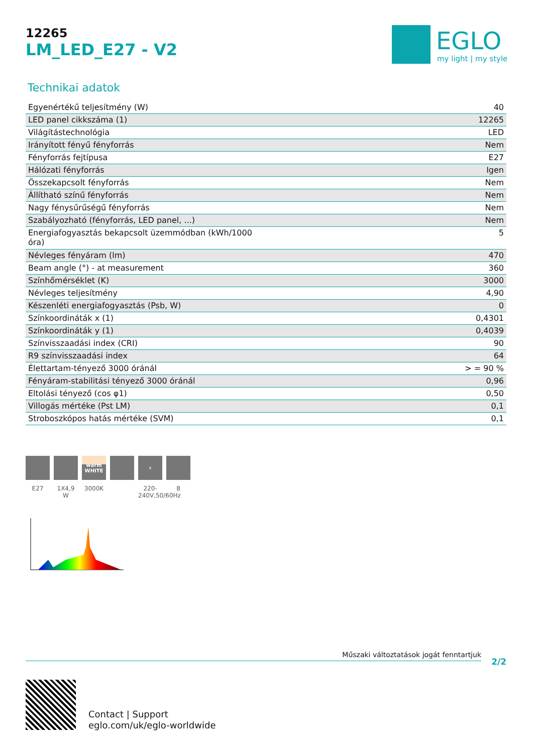12265
LM_LED_E27 - V2
EGLO
my light | my style
Technikai adatok
| Egyenértékű teljesítmény (W) | 40 |
| LED panel cikkszáma (1) | 12265 |
| Világítástechnológia | LED |
| Irányított fényű fényforrás | Nem |
| Fényforrás fejtípusa | E27 |
| Hálózati fényforrás | Igen |
| Összekapcsolt fényforrás | Nem |
| Állítható színű fényforrás | Nem |
| Nagy fénysűrűségű fényforrás | Nem |
| Szabályozható (fényforrás, LED panel, ...) | Nem |
| Energiafogyasztás bekapcsolt üzemmódban (kWh/1000 óra) | 5 |
| Névleges fényáram (lm) | 470 |
| Beam angle (°) - at measurement | 360 |
| Színhőmérséklet (K) | 3000 |
| Névleges teljesítmény | 4,90 |
| Készenléti energiafogyasztás (Psb, W) | 0 |
| Színkoordináták x (1) | 0,4301 |
| Színkoordináták y (1) | 0,4039 |
| Színvisszaadási index (CRI) | 90 |
| R9 színvisszaadási index | 64 |
| Élettartam-tényező 3000 óránál | > = 90 % |
| Fényáram-stabilitási tényező 3000 óránál | 0,96 |
| Eltolási tényező (cos φ1) | 0,50 |
| Villogás mértéke (Pst LM) | 0,1 |
| Stroboszkópos hatás mértéke (SVM) | 0,1 |
E27 1X4,9 W
warm
WHITE
3000K
⚡
220-240V,50/60Hz
8
Műszaki változtatások jogát fenntartjuk
2/2
Contact | Support
eglo.com/uk/eglo-worldwide